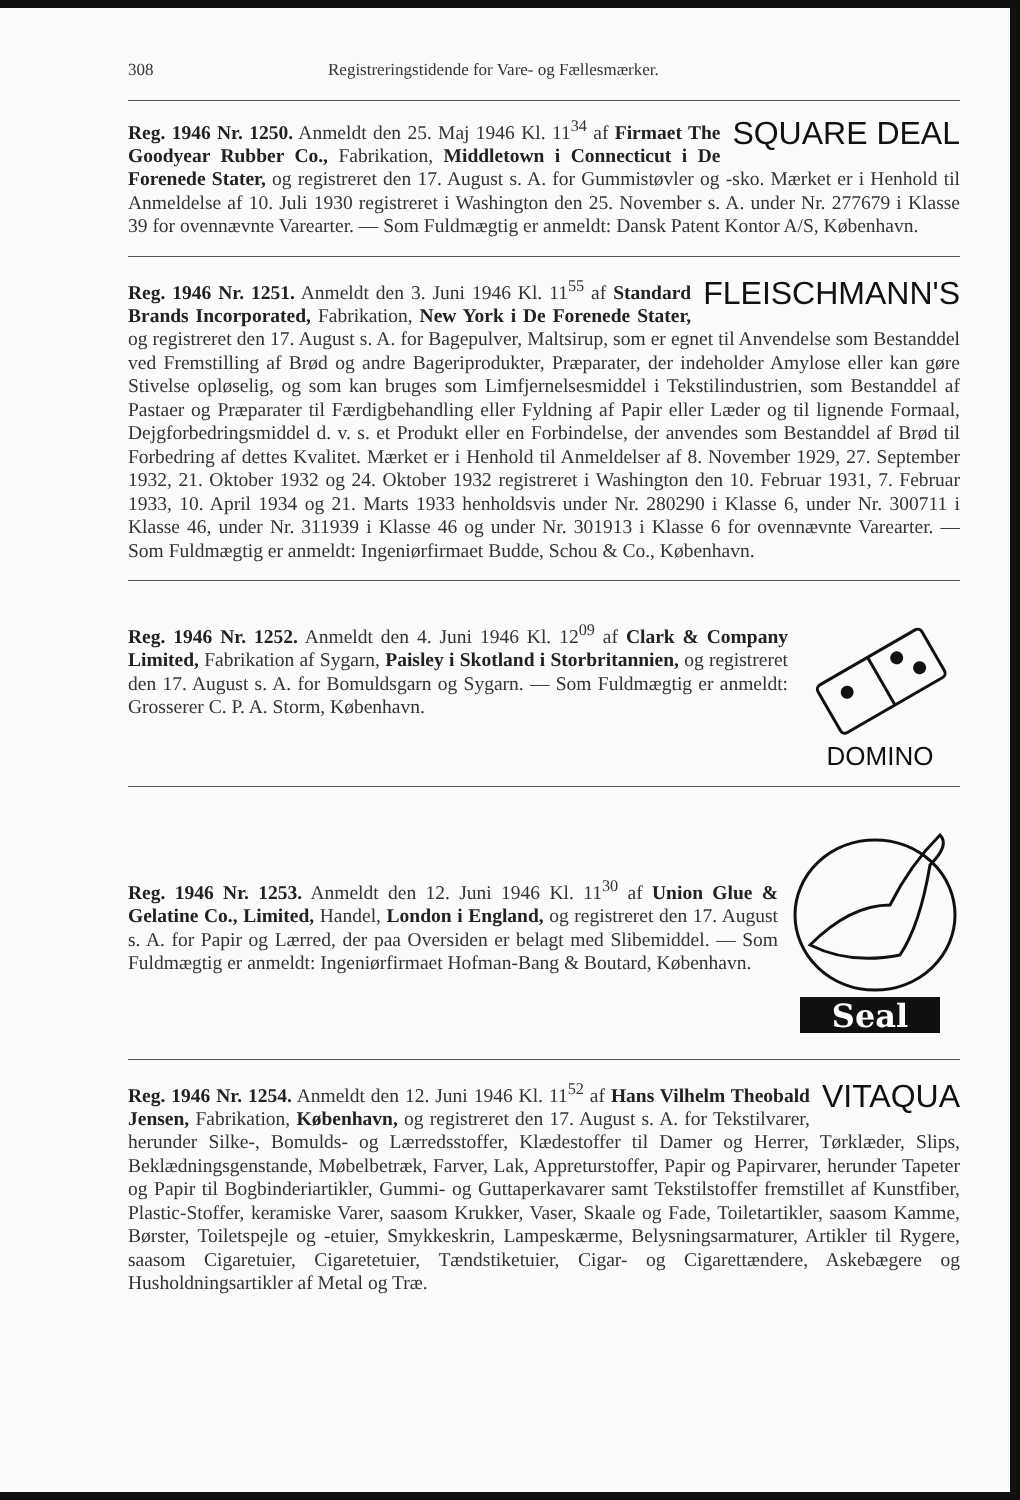308 Registreringstidende for Vare- og Fællesmærker.
SQUARE DEAL Reg. 1946 Nr. 1250. Anmeldt den 25. Maj 1946 Kl. 11<sup>34</sup> af Firmaet The Goodyear Rubber Co., Fabrikation, Middletown i Connecticut i De Forenede Stater, og registreret den 17. August s. A. for Gummistøvler og -sko. Mærket er i Henhold til Anmeldelse af 10. Juli 1930 registreret i Washington den 25. November s. A. under Nr. 277679 i Klasse 39 for ovennævnte Varearter. — Som Fuldmægtig er anmeldt: Dansk Patent Kontor A/S, København.
FLEISCHMANN'S Reg. 1946 Nr. 1251. Anmeldt den 3. Juni 1946 Kl. 11<sup>55</sup> af Standard Brands Incorporated, Fabrikation, New York i De Forenede Stater, og registreret den 17. August s. A. for Bagepulver, Maltsirup, som er egnet til Anvendelse som Bestanddel ved Fremstilling af Brød og andre Bageriprodukter, Præparater, der indeholder Amylose eller kan gøre Stivelse opløselig, og som kan bruges som Limfjernelsesmiddel i Tekstilindustrien, som Bestanddel af Pastaer og Præparater til Færdigbehandling eller Fyldning af Papir eller Læder og til lignende Formaal, Dejgforbedringsmiddel d. v. s. et Produkt eller en Forbindelse, der anvendes som Bestanddel af Brød til Forbedring af dettes Kvalitet. Mærket er i Henhold til Anmeldelser af 8. November 1929, 27. September 1932, 21. Oktober 1932 og 24. Oktober 1932 registreret i Washington den 10. Februar 1931, 7. Februar 1933, 10. April 1934 og 21. Marts 1933 henholdsvis under Nr. 280290 i Klasse 6, under Nr. 300711 i Klasse 46, under Nr. 311939 i Klasse 46 og under Nr. 301913 i Klasse 6 for ovennævnte Varearter. — Som Fuldmægtig er anmeldt: Ingeniørfirmaet Budde, Schou & Co., København.
DOMINO
Reg. 1946 Nr. 1252. Anmeldt den 4. Juni 1946 Kl. 12<sup>09</sup> af Clark & Company Limited, Fabrikation af Sygarn, Paisley i Skotland i Storbritannien, og registreret den 17. August s. A. for Bomuldsgarn og Sygarn. — Som Fuldmægtig er anmeldt: Grosserer C. P. A. Storm, København.
Seal
Reg. 1946 Nr. 1253. Anmeldt den 12. Juni 1946 Kl. 11<sup>30</sup> af Union Glue & Gelatine Co., Limited, Handel, London i England, og registreret den 17. August s. A. for Papir og Lærred, der paa Oversiden er belagt med Slibemiddel. — Som Fuldmægtig er anmeldt: Ingeniørfirmaet Hofman-Bang & Boutard, København.
VITAQUA Reg. 1946 Nr. 1254. Anmeldt den 12. Juni 1946 Kl. 11<sup>52</sup> af Hans Vilhelm Theobald Jensen, Fabrikation, København, og registreret den 17. August s. A. for Tekstilvarer, herunder Silke-, Bomulds- og Lærredsstoffer, Klædestoffer til Damer og Herrer, Tørklæder, Slips, Beklædningsgenstande, Møbelbetræk, Farver, Lak, Appreturstoffer, Papir og Papirvarer, herunder Tapeter og Papir til Bogbinderiartikler, Gummi- og Guttaperkavarer samt Tekstilstoffer fremstillet af Kunstfiber, Plastic-Stoffer, keramiske Varer, saasom Krukker, Vaser, Skaale og Fade, Toiletartikler, saasom Kamme, Børster, Toiletspejle og -etuier, Smykkeskrin, Lampeskærme, Belysningsarmaturer, Artikler til Rygere, saasom Cigaretuier, Cigaretetuier, Tændstiketuier, Cigar- og Cigarettændere, Askebægere og Husholdningsartikler af Metal og Træ.